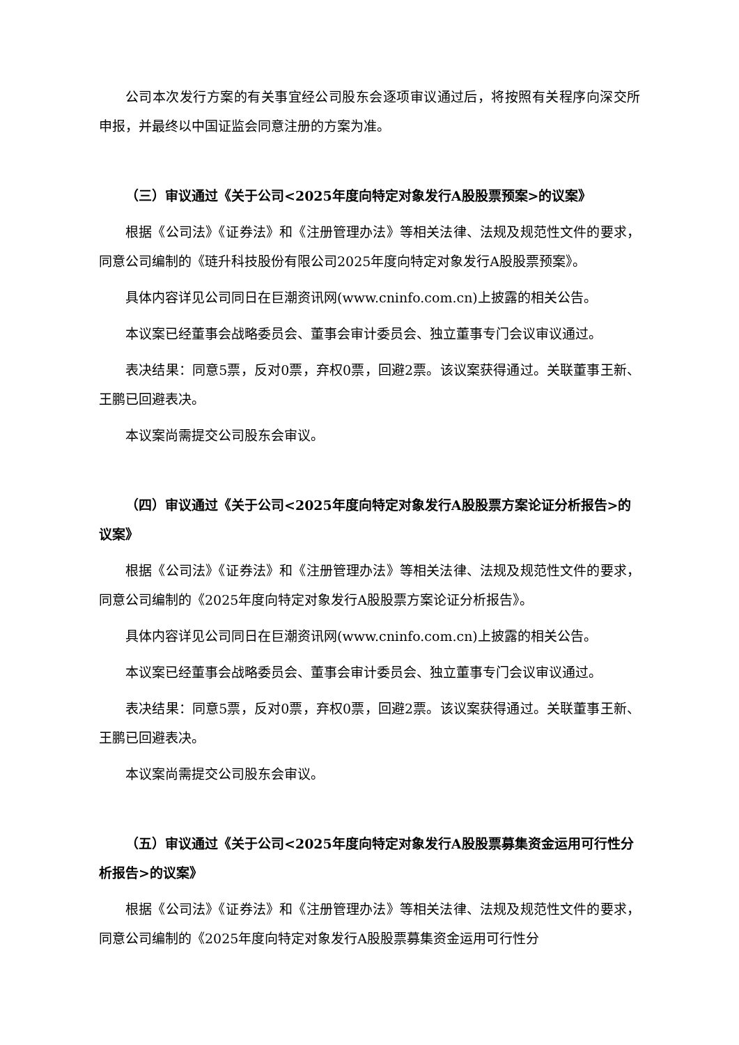公司本次发行方案的有关事宜经公司股东会逐项审议通过后，将按照有关程序向深交所申报，并最终以中国证监会同意注册的方案为准。
（三）审议通过《关于公司<2025年度向特定对象发行A股股票预案>的议案》
根据《公司法》《证券法》和《注册管理办法》等相关法律、法规及规范性文件的要求，同意公司编制的《琏升科技股份有限公司2025年度向特定对象发行A股股票预案》。
具体内容详见公司同日在巨潮资讯网(www.cninfo.com.cn)上披露的相关公告。
本议案已经董事会战略委员会、董事会审计委员会、独立董事专门会议审议通过。
表决结果：同意5票，反对0票，弃权0票，回避2票。该议案获得通过。关联董事王新、王鹏已回避表决。
本议案尚需提交公司股东会审议。
（四）审议通过《关于公司<2025年度向特定对象发行A股股票方案论证分析报告>的议案》
根据《公司法》《证券法》和《注册管理办法》等相关法律、法规及规范性文件的要求，同意公司编制的《2025年度向特定对象发行A股股票方案论证分析报告》。
具体内容详见公司同日在巨潮资讯网(www.cninfo.com.cn)上披露的相关公告。
本议案已经董事会战略委员会、董事会审计委员会、独立董事专门会议审议通过。
表决结果：同意5票，反对0票，弃权0票，回避2票。该议案获得通过。关联董事王新、王鹏已回避表决。
本议案尚需提交公司股东会审议。
（五）审议通过《关于公司<2025年度向特定对象发行A股股票募集资金运用可行性分析报告>的议案》
根据《公司法》《证券法》和《注册管理办法》等相关法律、法规及规范性文件的要求，同意公司编制的《2025年度向特定对象发行A股股票募集资金运用可行性分